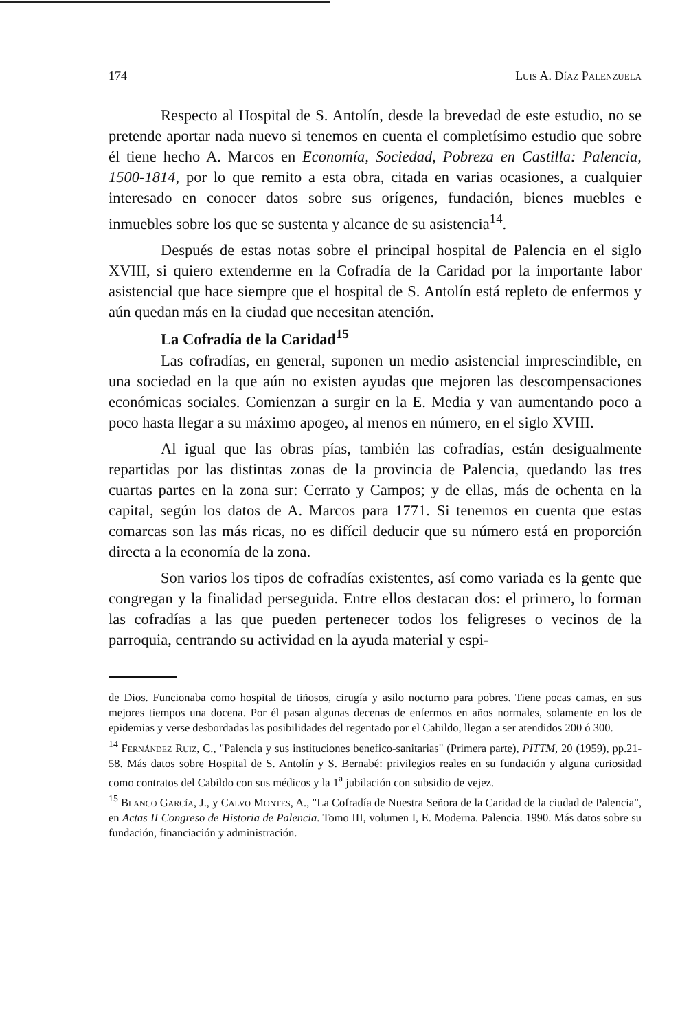174 Luis A. Díaz Palenzuela
Respecto al Hospital de S. Antolín, desde la brevedad de este estudio, no se pretende aportar nada nuevo si tenemos en cuenta el completísimo estudio que sobre él tiene hecho A. Marcos en Economía, Sociedad, Pobreza en Castilla: Palencia, 1500-1814, por lo que remito a esta obra, citada en varias ocasiones, a cualquier interesado en conocer datos sobre sus orígenes, fundación, bienes muebles e inmuebles sobre los que se sustenta y alcance de su asistencia<sup>14</sup>.
Después de estas notas sobre el principal hospital de Palencia en el siglo XVIII, si quiero extenderme en la Cofradía de la Caridad por la importante labor asistencial que hace siempre que el hospital de S. Antolín está repleto de enfermos y aún quedan más en la ciudad que necesitan atención.
La Cofradía de la Caridad<sup>15</sup>
Las cofradías, en general, suponen un medio asistencial imprescindible, en una sociedad en la que aún no existen ayudas que mejoren las descompensaciones económicas sociales. Comienzan a surgir en la E. Media y van aumentando poco a poco hasta llegar a su máximo apogeo, al menos en número, en el siglo XVIII.
Al igual que las obras pías, también las cofradías, están desigualmente repartidas por las distintas zonas de la provincia de Palencia, quedando las tres cuartas partes en la zona sur: Cerrato y Campos; y de ellas, más de ochenta en la capital, según los datos de A. Marcos para 1771. Si tenemos en cuenta que estas comarcas son las más ricas, no es difícil deducir que su número está en proporción directa a la economía de la zona.
Son varios los tipos de cofradías existentes, así como variada es la gente que congregan y la finalidad perseguida. Entre ellos destacan dos: el primero, lo forman las cofradías a las que pueden pertenecer todos los feligreses o vecinos de la parroquia, centrando su actividad en la ayuda material y espi-
de Dios. Funcionaba como hospital de tiñosos, cirugía y asilo nocturno para pobres. Tiene pocas camas, en sus mejores tiempos una docena. Por él pasan algunas decenas de enfermos en años normales, solamente en los de epidemias y verse desbordadas las posibilidades del regentado por el Cabildo, llegan a ser atendidos 200 ó 300.
<sup>14</sup> Fernández Ruiz, C., "Palencia y sus instituciones benefico-sanitarias" (Primera parte), PITTM, 20 (1959), pp.21-58. Más datos sobre Hospital de S. Antolín y S. Bernabé: privilegios reales en su fundación y alguna curiosidad como contratos del Cabildo con sus médicos y la 1<sup>a</sup> jubilación con subsidio de vejez.
<sup>15</sup> Blanco García, J., y Calvo Montes, A., "La Cofradía de Nuestra Señora de la Caridad de la ciudad de Palencia", en Actas II Congreso de Historia de Palencia. Tomo III, volumen I, E. Moderna. Palencia. 1990. Más datos sobre su fundación, financiación y administración.